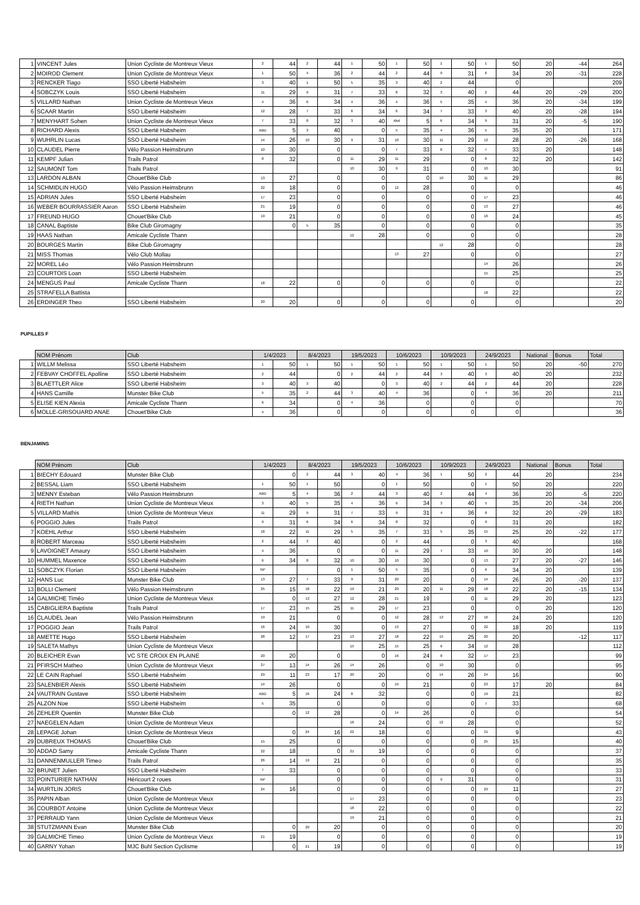| 1 | VINCENT Jules | Union Cycliste de Montreux Vieux | 2 | 44 | 2 | 44 | 1 | 50 | 1 | 50 | 1 | 50 | 1 | 50 | 20 | -44 | 264 |
| 2 | MOIROD Clement | Union Cycliste de Montreux Vieux | 1 | 50 | 4 | 36 | 2 | 44 | 2 | 44 | 9 | 31 | 6 | 34 | 20 | -31 | 228 |
| 3 | RENCKER Tiago | SSO Liberté Habsheim | 3 | 40 | 1 | 50 | 5 | 35 | 3 | 40 | 2 | 44 | | 0 | | | 209 |
| 4 | SOBCZYK Louis | SSO Liberté Habsheim | 11 | 29 | 9 | 31 | 7 | 33 | 8 | 32 | 3 | 40 | 2 | 44 | 20 | -29 | 200 |
| 5 | VILLARD Nathan | Union Cycliste de Montreux Vieux | 4 | 36 | 6 | 34 | 4 | 36 | 4 | 36 | 5 | 35 | 4 | 36 | 20 | -34 | 199 |
| 6 | SCAAR Martin | SSO Liberté Habsheim | 12 | 28 | 7 | 33 | 6 | 34 | 6 | 34 | 7 | 33 | 3 | 40 | 20 | -28 | 194 |
| 7 | MENYHART Sohen | Union Cycliste de Montreux Vieux | 7 | 33 | 8 | 32 | 3 | 40 | Abd | 5 | 6 | 34 | 9 | 31 | 20 | -5 | 190 |
| 8 | RICHARD Alexis | SSO Liberté Habsheim | ABD | 5 | 3 | 40 | | 0 | 5 | 35 | 4 | 36 | 5 | 35 | 20 | | 171 |
| 9 | WUHRLIN Lucas | SSO Liberté Habsheim | 14 | 26 | 10 | 30 | 9 | 31 | 10 | 30 | 11 | 29 | 12 | 28 | 20 | -26 | 168 |
| 10 | CLAUDEL Pierre | Vélo Passion Heimsbrunn | 10 | 30 | | 0 | | 0 | 7 | 33 | 8 | 32 | 7 | 33 | 20 | | 148 |
| 11 | KEMPF Julian | Trails Patrol | 8 | 32 | | 0 | 11 | 29 | 11 | 29 | | 0 | 8 | 32 | 20 | | 142 |
| 12 | SAUMONT Tom | Trails Patrol | | | | | 10 | 30 | 9 | 31 | | 0 | 10 | 30 | | | 91 |
| 13 | LARDON ALBAN | Chouet'Bike Club | 13 | 27 | | 0 | | 0 | | 0 | 10 | 30 | 11 | 29 | | | 86 |
| 14 | SCHMIDLIN HUGO | Vélo Passion Heimsbrunn | 22 | 18 | | 0 | | 0 | 12 | 28 | | 0 | | 0 | | | 46 |
| 15 | ADRIAN Jules | SSO Liberté Habsheim | 17 | 23 | | 0 | | 0 | | 0 | | 0 | 17 | 23 | | | 46 |
| 16 | WEBER BOURRASSIER Aaron | SSO Liberté Habsheim | 21 | 19 | | 0 | | 0 | | 0 | | 0 | 13 | 27 | | | 46 |
| 17 | FREUND HUGO | Chouet'Bike Club | 19 | 21 | | 0 | | 0 | | 0 | | 0 | 16 | 24 | | | 45 |
| 18 | CANAL Baptiste | Bike Club Giromagny | | 0 | 5 | 35 | | 0 | | 0 | | 0 | | 0 | | | 35 |
| 19 | HAAS Nathan | Amicale Cycliste Thann | | | | | 12 | 28 | | 0 | | 0 | | 0 | | | 28 |
| 20 | BOURGES Martin | Bike Club Giromagny | | | | | | | | | 12 | 28 | | 0 | | | 28 |
| 21 | MISS Thomas | Vélo Club Mollau | | | | | | | 13 | 27 | | 0 | | 0 | | | 27 |
| 22 | MOREL Léo | Vélo Passion Heimsbrunn | | | | | | | | | | | 14 | 26 | | | 26 |
| 23 | COURTOIS Loan | SSO Liberté Habsheim | | | | | | | | | | | 15 | 25 | | | 25 |
| 24 | MENGUS Paul | Amicale Cycliste Thann | 18 | 22 | | 0 | | 0 | | 0 | | 0 | | 0 | | | 22 |
| 25 | STRAFELLA Battista | | | | | | | | | | | | 18 | 22 | | | 22 |
| 26 | ERDINGER Theo | SSO Liberté Habsheim | 20 | 20 | | 0 | | 0 | | 0 | | 0 | | 0 | | | 20 |
PUPILLES F
| | NOM Prénom | Club | 1/4/2023 | | 8/4/2023 | | 19/5/2023 | | 10/6/2023 | | 10/9/2023 | | 24/9/2023 | | National | Bonus | Total |
| --- | --- | --- | --- | --- | --- | --- | --- | --- | --- | --- | --- | --- | --- | --- | --- | --- | --- |
| 1 | WILLM Melissa | SSO Liberté Habsheim | 1 | 50 | 1 | 50 | 1 | 50 | 1 | 50 | 1 | 50 | 1 | 50 | 20 | -50 | 270 |
| 2 | FEBVAY CHOFFEL Apolline | SSO Liberté Habsheim | 2 | 44 | | 0 | 2 | 44 | 2 | 44 | 3 | 40 | 3 | 40 | 20 | | 232 |
| 3 | BLAETTLER Alice | SSO Liberté Habsheim | 3 | 40 | 3 | 40 | | 0 | 3 | 40 | 2 | 44 | 2 | 44 | 20 | | 228 |
| 4 | HANS Camille | Munster Bike Club | 5 | 35 | 2 | 44 | 3 | 40 | 4 | 36 | | 0 | 4 | 36 | 20 | | 211 |
| 5 | ELISE KIEN Alexia | Amicale Cycliste Thann | 6 | 34 | | 0 | 4 | 36 | | 0 | | 0 | | 0 | | | 70 |
| 6 | MOLLE-GRISOUARD ANAE | Chouet'Bike Club | 4 | 36 | | 0 | | 0 | | 0 | | 0 | | 0 | | | 36 |
BENJAMINS
| | NOM Prénom | Club | 1/4/2023 | | 8/4/2023 | | 19/5/2023 | | 10/6/2023 | | 10/9/2023 | | 24/9/2023 | | National | Bonus | Total |
| --- | --- | --- | --- | --- | --- | --- | --- | --- | --- | --- | --- | --- | --- | --- | --- | --- | --- |
| 1 | BIECHY Edouard | Munster Bike Club | | 0 | 2 | 44 | 3 | 40 | 4 | 36 | 1 | 50 | 2 | 44 | 20 | | 234 |
| 2 | BESSAL Liam | SSO Liberté Habsheim | 1 | 50 | 1 | 50 | | 0 | 1 | 50 | | 0 | 1 | 50 | 20 | | 220 |
| 3 | MENNY Esteban | Vélo Passion Heimsbrunn | ABD | 5 | 4 | 36 | 2 | 44 | 3 | 40 | 2 | 44 | 4 | 36 | 20 | -5 | 220 |
| 4 | RIETH Nathan | Union Cycliste de Montreux Vieux | 3 | 40 | 5 | 35 | 4 | 36 | 6 | 34 | 3 | 40 | 5 | 35 | 20 | -34 | 206 |
| 5 | VILLARD Mathis | Union Cycliste de Montreux Vieux | 11 | 29 | 9 | 31 | 7 | 33 | 9 | 31 | 4 | 36 | 8 | 32 | 20 | -29 | 183 |
| 6 | POGGIO Jules | Trails Patrol | 9 | 31 | 6 | 34 | 6 | 34 | 8 | 32 | | 0 | 9 | 31 | 20 | | 182 |
| 7 | KOEHL Arthur | SSO Liberté Habsheim | 18 | 22 | 11 | 29 | 5 | 35 | 7 | 33 | 5 | 35 | 15 | 25 | 20 | -22 | 177 |
| 8 | ROBERT Marceau | SSO Liberté Habsheim | 2 | 44 | 3 | 40 | | 0 | 2 | 44 | | 0 | 3 | 40 | | | 168 |
| 9 | LAVOIGNET Amaury | SSO Liberté Habsheim | 4 | 36 | | 0 | | 0 | 11 | 29 | 7 | 33 | 10 | 30 | 20 | | 148 |
| 10 | HUMMEL Maxence | SSO Liberté Habsheim | 6 | 34 | 8 | 32 | 10 | 30 | 10 | 30 | | 0 | 13 | 27 | 20 | -27 | 146 |
| 11 | SOBCZYK Florian | SSO Liberté Habsheim | NP | | | 0 | 1 | 50 | 5 | 35 | | 0 | 6 | 34 | 20 | | 139 |
| 12 | HANS Luc | Munster Bike Club | 13 | 27 | 7 | 33 | 9 | 31 | 20 | 20 | | 0 | 14 | 26 | 20 | -20 | 137 |
| 13 | BOLLI Clement | Vélo Passion Heimsbrunn | 25 | 15 | 18 | 22 | 19 | 21 | 20 | 20 | 11 | 29 | 18 | 22 | 20 | -15 | 134 |
| 14 | GALMICHE Timéo | Union Cycliste de Montreux Vieux | | 0 | 13 | 27 | 12 | 28 | 21 | 19 | | 0 | 11 | 29 | 20 | | 123 |
| 15 | CABIGLIERA Baptiste | Trails Patrol | 17 | 23 | 15 | 25 | 11 | 29 | 17 | 23 | | 0 | | 0 | 20 | | 120 |
| 16 | CLAUDEL Jean | Vélo Passion Heimsbrunn | 19 | 21 | | 0 | | 0 | 12 | 28 | 13 | 27 | 16 | 24 | 20 | | 120 |
| 17 | POGGIO Jean | Trails Patrol | 16 | 24 | 10 | 30 | | 0 | 13 | 27 | | 0 | 22 | 18 | 20 | | 119 |
| 18 | AMETTE Hugo | SSO Liberté Habsheim | 28 | 12 | 17 | 23 | 13 | 27 | 18 | 22 | 15 | 25 | 20 | 20 | | -12 | 117 |
| 19 | SALETA Mathys | Union Cycliste de Montreux Vieux | | | | | 15 | 25 | 15 | 25 | 6 | 34 | 12 | 28 | | | 112 |
| 20 | BLEICHER Evan | VC STE CROIX EN PLAINE | 20 | 20 | | 0 | | 0 | 16 | 24 | 8 | 32 | 17 | 23 | | | 99 |
| 21 | PFIRSCH Matheo | Union Cycliste de Montreux Vieux | 27 | 13 | 14 | 26 | 14 | 26 | | 0 | 10 | 30 | | 0 | | | 95 |
| 22 | LE CAIN Raphael | SSO Liberté Habsheim | 29 | 11 | 23 | 17 | 20 | 20 | | 0 | 14 | 26 | 24 | 16 | | | 90 |
| 23 | SALENBIER Alexis | SSO Liberté Habsheim | 14 | 26 | | 0 | | 0 | 19 | 21 | | 0 | 23 | 17 | 20 | | 84 |
| 24 | VAUTRAIN Gustave | SSO Liberté Habsheim | ABD | 5 | 16 | 24 | 8 | 32 | | 0 | | 0 | 19 | 21 | | | 82 |
| 25 | ALZON Noe | SSO Liberté Habsheim | 5 | 35 | | 0 | | 0 | | 0 | | 0 | 7 | 33 | | | 68 |
| 26 | ZEHLER Quentin | Munster Bike Club | | 0 | 12 | 28 | | 0 | 14 | 26 | | 0 | | 0 | | | 54 |
| 27 | NAEGELEN Adam | Union Cycliste de Montreux Vieux | | | | | 16 | 24 | | 0 | 12 | 28 | | 0 | | | 52 |
| 28 | LEPAGE Johan | Union Cycliste de Montreux Vieux | | 0 | 24 | 16 | 22 | 18 | | 0 | | 0 | 31 | 9 | | | 43 |
| 29 | DUBREUX THOMAS | Chouet'Bike Club | 15 | 25 | | 0 | | 0 | | 0 | | 0 | 25 | 15 | | | 40 |
| 30 | ADDAD Samy | Amicale Cycliste Thann | 22 | 18 | | 0 | 21 | 19 | | 0 | | 0 | | 0 | | | 37 |
| 31 | DANNENMULLER Timeo | Trails Patrol | 26 | 14 | 19 | 21 | | 0 | | 0 | | 0 | | 0 | | | 35 |
| 32 | BRUNET Julien | SSO Liberté Habsheim | 7 | 33 | | 0 | | 0 | | 0 | | 0 | | 0 | | | 33 |
| 33 | POINTURIER NATHAN | Héricourt 2 roues | NP | | | 0 | | 0 | | 0 | 9 | 31 | | 0 | | | 31 |
| 34 | WURTLIN JORIS | Chouet'Bike Club | 24 | 16 | | 0 | | 0 | | 0 | | 0 | 29 | 11 | | | 27 |
| 35 | PAPIN Alban | Union Cycliste de Montreux Vieux | | | | | 17 | 23 | | 0 | | 0 | | 0 | | | 23 |
| 36 | COURBOT Antoine | Union Cycliste de Montreux Vieux | | | | | 18 | 22 | | 0 | | 0 | | 0 | | | 22 |
| 37 | PERRAUD Yann | Union Cycliste de Montreux Vieux | | | | | 19 | 21 | | 0 | | 0 | | 0 | | | 21 |
| 38 | STUTZMANN Evan | Munster Bike Club | | 0 | 20 | 20 | | 0 | | 0 | | 0 | | 0 | | | 20 |
| 39 | GALMICHE Timeo | Union Cycliste de Montreux Vieux | 21 | 19 | | 0 | | 0 | | 0 | | 0 | | 0 | | | 19 |
| 40 | GARNY Yohan | MJC Buhl Section Cyclisme | | 0 | 21 | 19 | | 0 | | 0 | | 0 | | 0 | | | 19 |